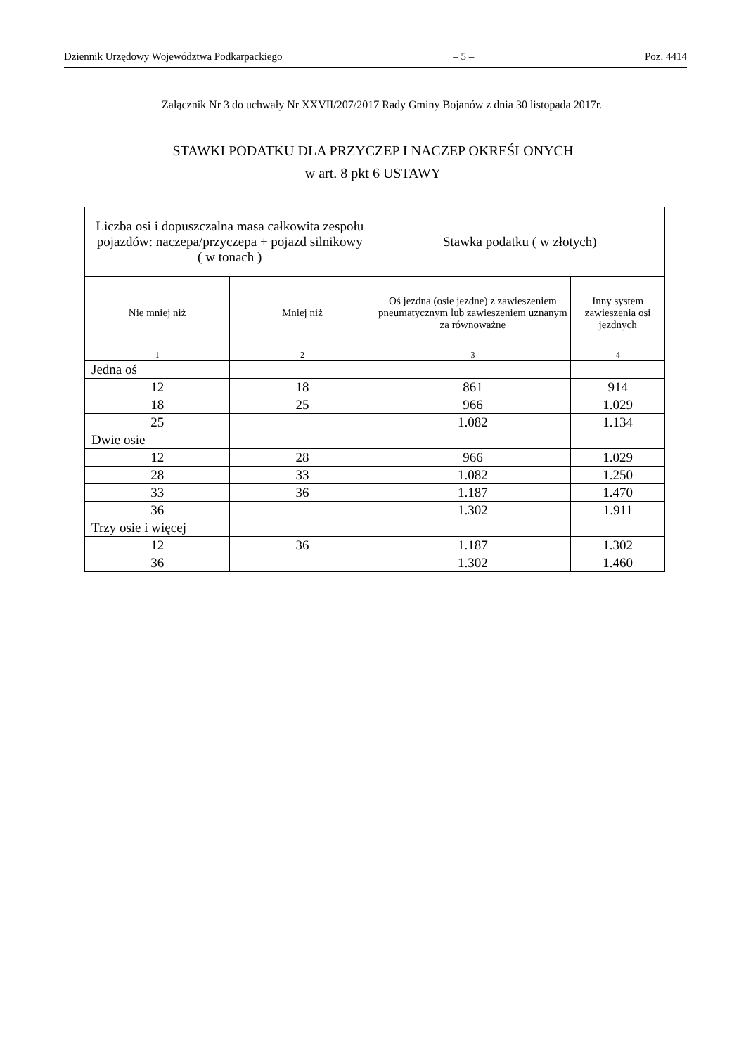Dziennik Urzędowy Województwa Podkarpackiego – 5 – Poz. 4414
Załącznik Nr 3 do uchwały Nr XXVII/207/2017 Rady Gminy Bojanów z dnia 30 listopada 2017r.
STAWKI PODATKU DLA PRZYCZEP I NACZEP OKREŚLONYCH
w art. 8 pkt 6 USTAWY
| Liczba osi i dopuszczalna masa całkowita zespołu pojazdów: naczepa/przyczepa + pojazd silnikowy ( w tonach ) | | Stawka podatku ( w złotych) | |
| --- | --- | --- | --- |
| Nie mniej niż | Mniej niż | Oś jezdna (osie jezdne) z zawieszeniem pneumatycznym lub zawieszeniem uznanym za równoważne | Inny system zawieszenia osi jezdnych |
| 1 | 2 | 3 | 4 |
| Jedna oś | | | |
| 12 | 18 | 861 | 914 |
| 18 | 25 | 966 | 1.029 |
| 25 | | 1.082 | 1.134 |
| Dwie osie | | | |
| 12 | 28 | 966 | 1.029 |
| 28 | 33 | 1.082 | 1.250 |
| 33 | 36 | 1.187 | 1.470 |
| 36 | | 1.302 | 1.911 |
| Trzy osie i więcej | | | |
| 12 | 36 | 1.187 | 1.302 |
| 36 | | 1.302 | 1.460 |